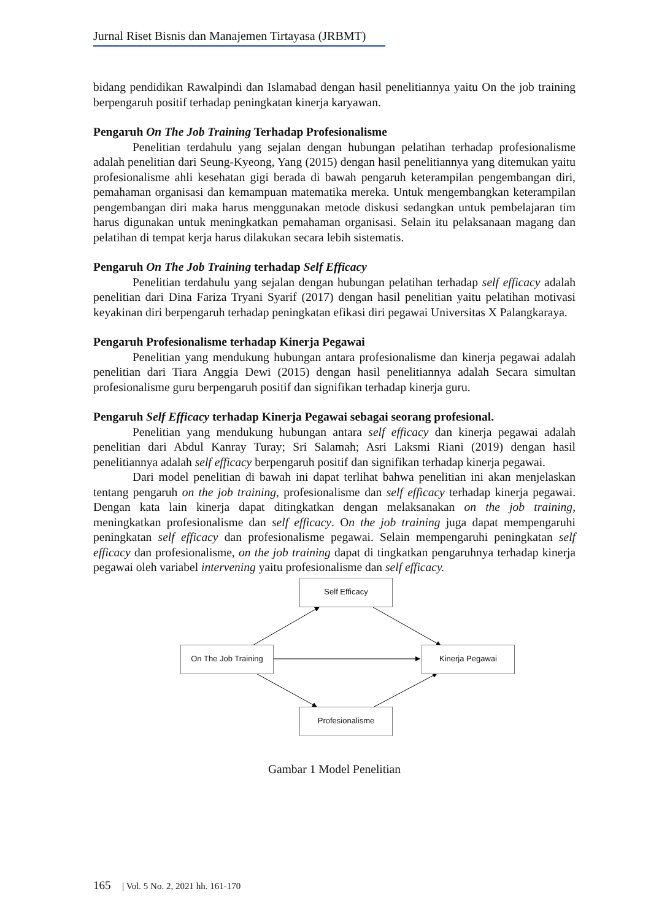Jurnal Riset Bisnis dan Manajemen Tirtayasa (JRBMT)
bidang pendidikan Rawalpindi dan Islamabad dengan hasil penelitiannya yaitu On the job training berpengaruh positif terhadap peningkatan kinerja karyawan.
Pengaruh On The Job Training Terhadap Profesionalisme
Penelitian terdahulu yang sejalan dengan hubungan pelatihan terhadap profesionalisme adalah penelitian dari Seung-Kyeong, Yang (2015) dengan hasil penelitiannya yang ditemukan yaitu profesionalisme ahli kesehatan gigi berada di bawah pengaruh keterampilan pengembangan diri, pemahaman organisasi dan kemampuan matematika mereka. Untuk mengembangkan keterampilan pengembangan diri maka harus menggunakan metode diskusi sedangkan untuk pembelajaran tim harus digunakan untuk meningkatkan pemahaman organisasi. Selain itu pelaksanaan magang dan pelatihan di tempat kerja harus dilakukan secara lebih sistematis.
Pengaruh On The Job Training terhadap Self Efficacy
Penelitian terdahulu yang sejalan dengan hubungan pelatihan terhadap self efficacy adalah penelitian dari Dina Fariza Tryani Syarif (2017) dengan hasil penelitian yaitu pelatihan motivasi keyakinan diri berpengaruh terhadap peningkatan efikasi diri pegawai Universitas X Palangkaraya.
Pengaruh Profesionalisme terhadap Kinerja Pegawai
Penelitian yang mendukung hubungan antara profesionalisme dan kinerja pegawai adalah penelitian dari Tiara Anggia Dewi (2015) dengan hasil penelitiannya adalah Secara simultan profesionalisme guru berpengaruh positif dan signifikan terhadap kinerja guru.
Pengaruh Self Efficacy terhadap Kinerja Pegawai sebagai seorang profesional.
Penelitian yang mendukung hubungan antara self efficacy dan kinerja pegawai adalah penelitian dari Abdul Kanray Turay; Sri Salamah; Asri Laksmi Riani (2019) dengan hasil penelitiannya adalah self efficacy berpengaruh positif dan signifikan terhadap kinerja pegawai.
Dari model penelitian di bawah ini dapat terlihat bahwa penelitian ini akan menjelaskan tentang pengaruh on the job training, profesionalisme dan self efficacy terhadap kinerja pegawai. Dengan kata lain kinerja dapat ditingkatkan dengan melaksanakan on the job training, meningkatkan profesionalisme dan self efficacy. On the job training juga dapat mempengaruhi peningkatan self efficacy dan profesionalisme pegawai. Selain mempengaruhi peningkatan self efficacy dan profesionalisme, on the job training dapat di tingkatkan pengaruhnya terhadap kinerja pegawai oleh variabel intervening yaitu profesionalisme dan self efficacy.
Self Efficacy
On The Job Training Kinerja Pegawai
Profesionalisme
Gambar 1 Model Penelitian
165 | Vol. 5 No. 2, 2021 hh. 161-170